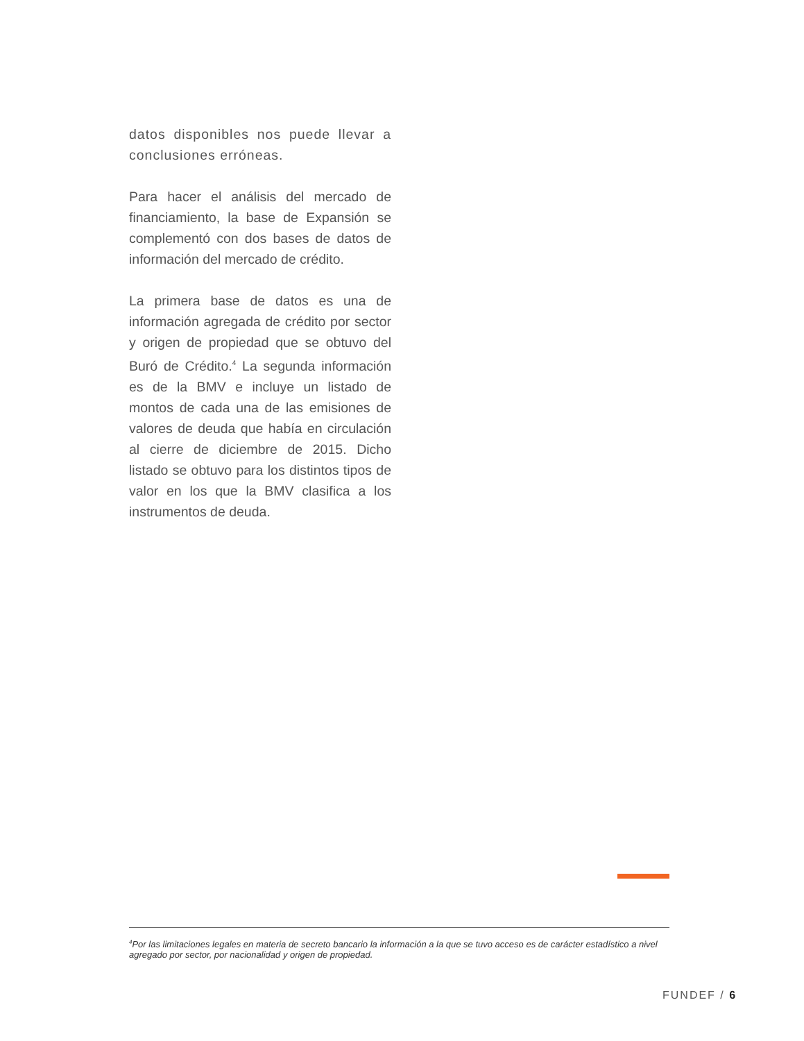datos disponibles nos puede llevar a conclusiones erróneas.
Para hacer el análisis del mercado de financiamiento, la base de Expansión se complementó con dos bases de datos de información del mercado de crédito.
La primera base de datos es una de información agregada de crédito por sector y origen de propiedad que se obtuvo del Buró de Crédito.<sup>4</sup> La segunda información es de la BMV e incluye un listado de montos de cada una de las emisiones de valores de deuda que había en circulación al cierre de diciembre de 2015. Dicho listado se obtuvo para los distintos tipos de valor en los que la BMV clasifica a los instrumentos de deuda.
<sup>4</sup> Por las limitaciones legales en materia de secreto bancario la información a la que se tuvo acceso es de carácter estadístico a nivel agregado por sector, por nacionalidad y origen de propiedad.
FUNDEF / 6